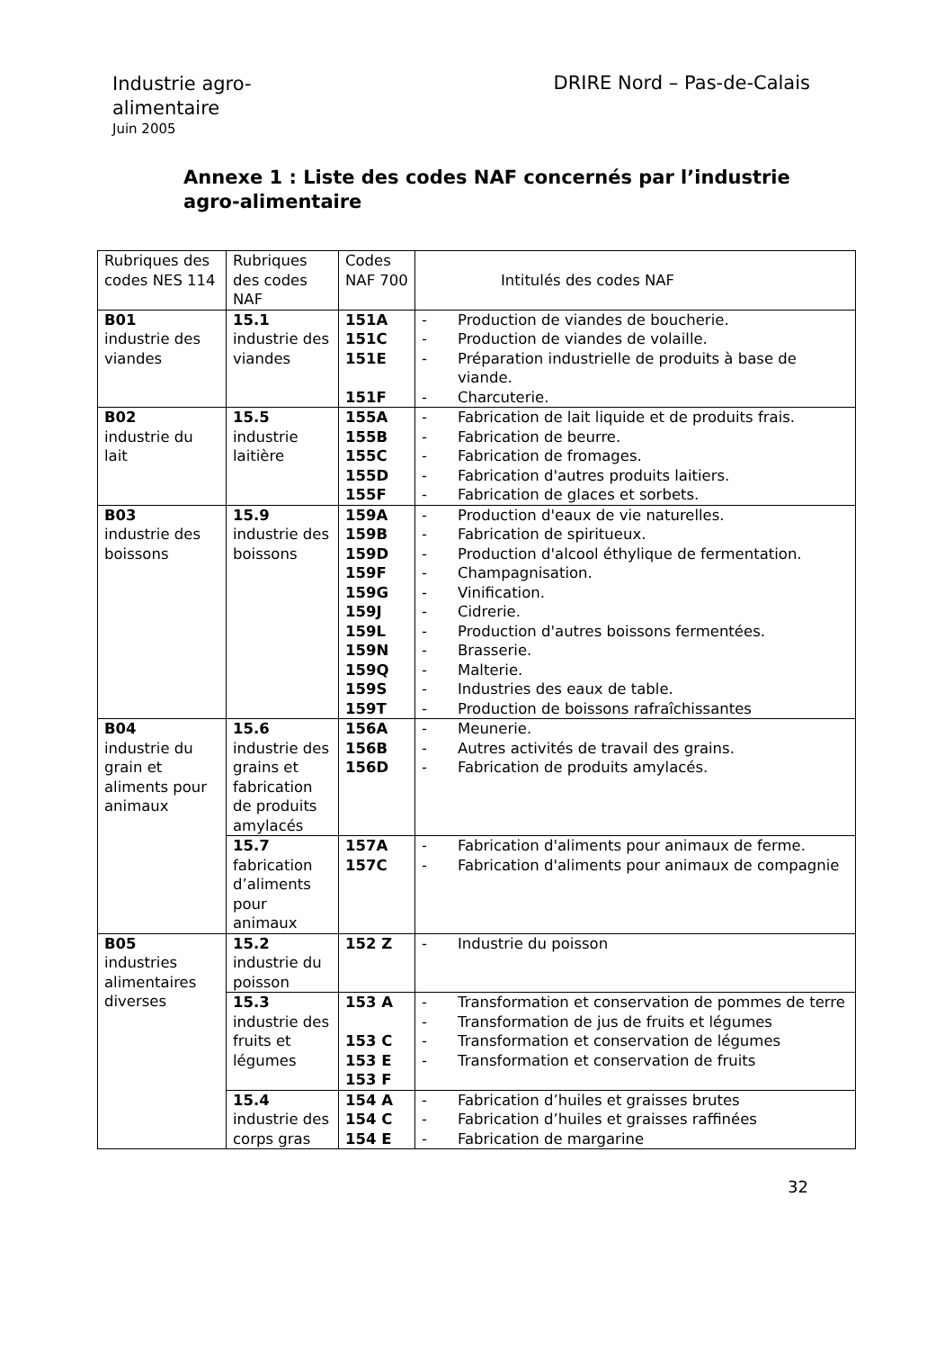Industrie agro-alimentaire
Juin 2005
DRIRE Nord – Pas-de-Calais
Annexe 1 : Liste des codes NAF concernés par l’industrie agro-alimentaire
| Rubriques des codes NES 114 | Rubriques des codes NAF | Codes NAF 700 | Intitulés des codes NAF |
| B01 industrie des viandes | 15.1 industrie des viandes | 151A 151C 151E 151F | - Production de viandes de boucherie. - Production de viandes de volaille. - Préparation industrielle de produits à base de viande. - Charcuterie. |
| B02 industrie du lait | 15.5 industrie laitière | 155A 155B 155C 155D 155F | - Fabrication de lait liquide et de produits frais. - Fabrication de beurre. - Fabrication de fromages. - Fabrication d'autres produits laitiers. - Fabrication de glaces et sorbets. |
| B03 industrie des boissons | 15.9 industrie des boissons | 159A 159B 159D 159F 159G 159J 159L 159N 159Q 159S 159T | - Production d'eaux de vie naturelles. - Fabrication de spiritueux. - Production d'alcool éthylique de fermentation. - Champagnisation. - Vinification. - Cidrerie. - Production d'autres boissons fermentées. - Brasserie. - Malterie. - Industries des eaux de table. - Production de boissons rafraîchissantes |
| B04 industrie du grain et aliments pour animaux | 15.6 industrie des grains et fabrication de produits amylacés | 156A 156B 156D | - Meunerie. - Autres activités de travail des grains. - Fabrication de produits amylacés. |
| | 15.7 fabrication d’aliments pour animaux | 157A 157C | - Fabrication d'aliments pour animaux de ferme. - Fabrication d'aliments pour animaux de compagnie |
| B05 industries alimentaires diverses | 15.2 industrie du poisson | 152 Z | - Industrie du poisson |
| | 15.3 industrie des fruits et légumes | 153 A 153 C 153 E 153 F | - Transformation et conservation de pommes de terre - Transformation de jus de fruits et légumes - Transformation et conservation de légumes - Transformation et conservation de fruits |
| | 15.4 industrie des corps gras | 154 A 154 C 154 E | - Fabrication d’huiles et graisses brutes - Fabrication d’huiles et graisses raffinées - Fabrication de margarine |
32